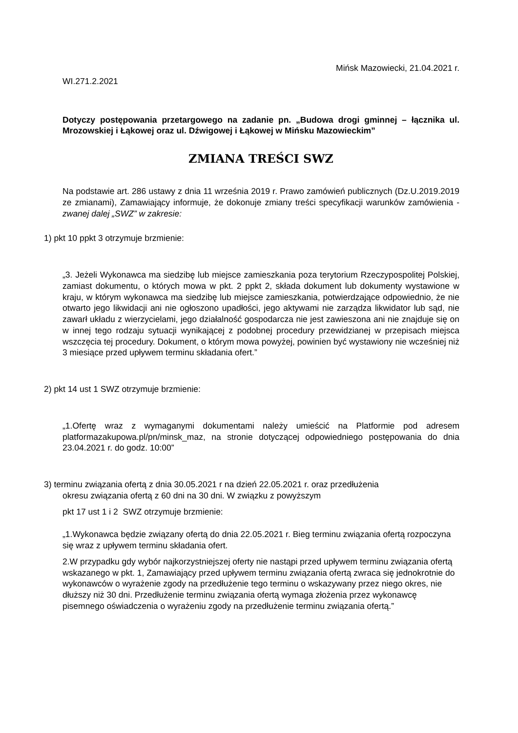Mińsk Mazowiecki, 21.04.2021 r.
WI.271.2.2021
Dotyczy postępowania przetargowego na zadanie pn. „Budowa drogi gminnej – łącznika ul. Mrozowskiej i Łąkowej oraz ul. Dźwigowej i Łąkowej w Mińsku Mazowieckim”
ZMIANA TREŚCI SWZ
Na podstawie art. 286 ustawy z dnia 11 września 2019 r. Prawo zamówień publicznych (Dz.U.2019.2019 ze zmianami), Zamawiający informuje, że dokonuje zmiany treści specyfikacji warunków zamówienia - zwanej dalej „SWZ” w zakresie:
1) pkt 10 ppkt 3 otrzymuje brzmienie:
„3. Jeżeli Wykonawca ma siedzibę lub miejsce zamieszkania poza terytorium Rzeczypospolitej Polskiej, zamiast dokumentu, o których mowa w pkt. 2 ppkt 2, składa dokument lub dokumenty wystawione w kraju, w którym wykonawca ma siedzibę lub miejsce zamieszkania, potwierdzające odpowiednio, że nie otwarto jego likwidacji ani nie ogłoszono upadłości, jego aktywami nie zarządza likwidator lub sąd, nie zawarł układu z wierzycielami, jego działalność gospodarcza nie jest zawieszona ani nie znajduje się on w innej tego rodzaju sytuacji wynikającej z podobnej procedury przewidzianej w przepisach miejsca wszczęcia tej procedury. Dokument, o którym mowa powyżej, powinien być wystawiony nie wcześniej niż 3 miesiące przed upływem terminu składania ofert.”
2) pkt 14 ust 1 SWZ otrzymuje brzmienie:
„1.Ofertę wraz z wymaganymi dokumentami należy umieścić na Platformie pod adresem platformazakupowa.pl/pn/minsk_maz, na stronie dotyczącej odpowiedniego postępowania do dnia 23.04.2021 r. do godz. 10:00”
3) terminu związania ofertą z dnia 30.05.2021 r na dzień 22.05.2021 r. oraz przedłużenia
okresu związania ofertą z 60 dni na 30 dni. W związku z powyższym
pkt 17 ust 1 i 2 SWZ otrzymuje brzmienie:
„1.Wykonawca będzie związany ofertą do dnia 22.05.2021 r. Bieg terminu związania ofertą rozpoczyna się wraz z upływem terminu składania ofert.
2.W przypadku gdy wybór najkorzystniejszej oferty nie nastąpi przed upływem terminu związania ofertą wskazanego w pkt. 1, Zamawiający przed upływem terminu związania ofertą zwraca się jednokrotnie do wykonawców o wyrażenie zgody na przedłużenie tego terminu o wskazywany przez niego okres, nie dłuższy niż 30 dni. Przedłużenie terminu związania ofertą wymaga złożenia przez wykonawcę pisemnego oświadczenia o wyrażeniu zgody na przedłużenie terminu związania ofertą.”